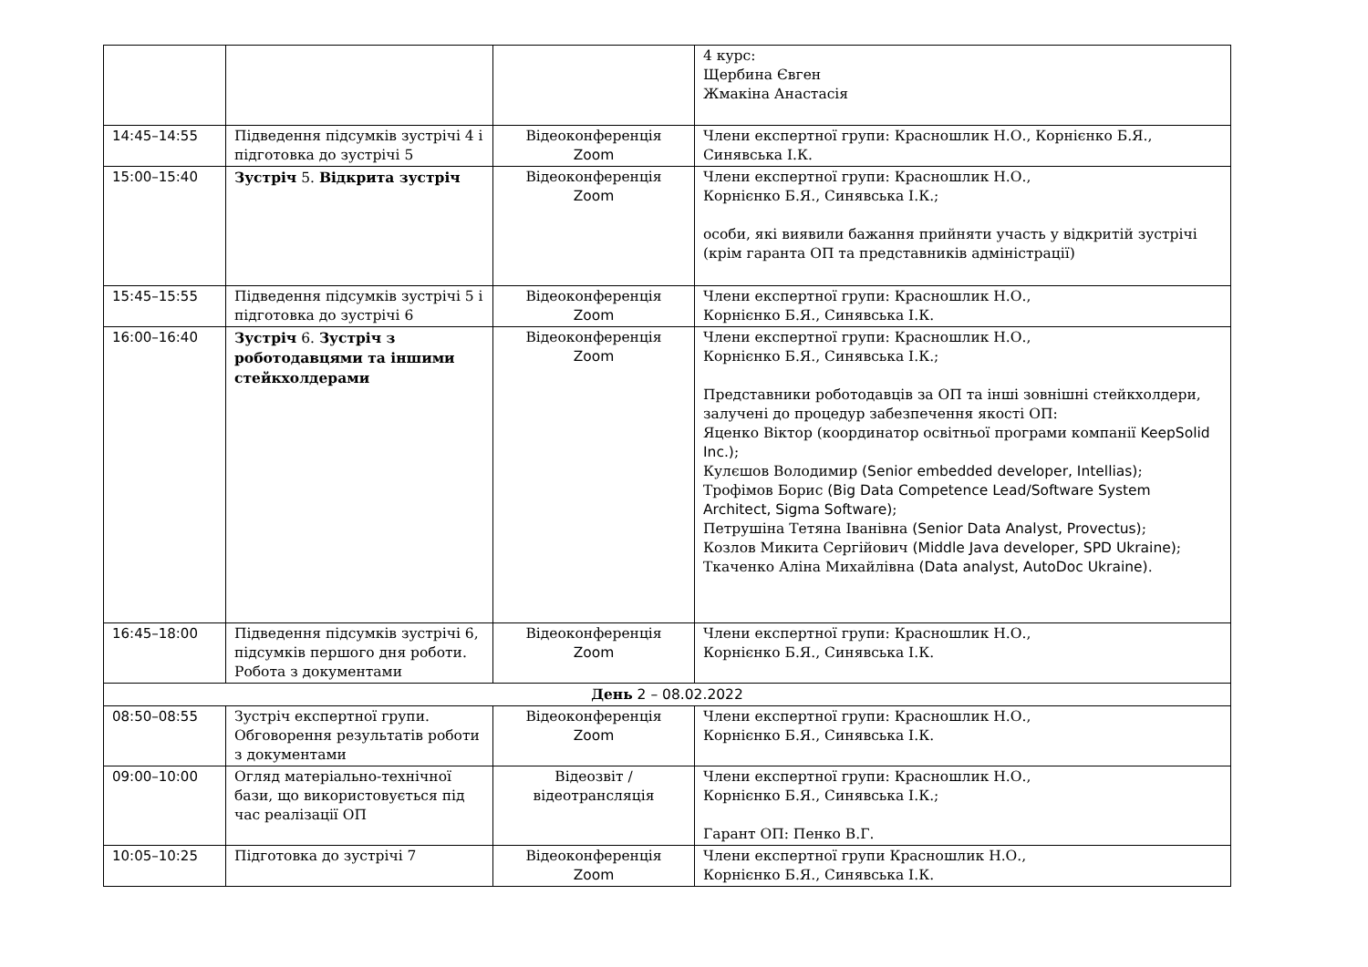| | | | 4 курс: Щербина Євген Жмакіна Анастасія |
| 14:45–14:55 | Підведення підсумків зустрічі 4 і підготовка до зустрічі 5 | Відеоконференція Zoom | Члени експертної групи: Красношлик Н.О., Корнієнко Б.Я., Синявська І.К. |
| 15:00–15:40 | Зустріч 5. Відкрита зустріч | Відеоконференція Zoom | Члени експертної групи: Красношлик Н.О., Корнієнко Б.Я., Синявська І.К.; особи, які виявили бажання прийняти участь у відкритій зустрічі (крім гаранта ОП та представників адміністрації) |
| 15:45–15:55 | Підведення підсумків зустрічі 5 і підготовка до зустрічі 6 | Відеоконференція Zoom | Члени експертної групи: Красношлик Н.О., Корнієнко Б.Я., Синявська І.К. |
| 16:00–16:40 | Зустріч 6. Зустріч з роботодавцями та іншими стейкхолдерами | Відеоконференція Zoom | Члени експертної групи: Красношлик Н.О., Корнієнко Б.Я., Синявська І.К.; Представники роботодавців за ОП та інші зовнішні стейкхолдери, залучені до процедур забезпечення якості ОП: Яценко Віктор (координатор освітньої програми компанії KeepSolid Inc.) ; Кулєшов Володимир (Senior embedded developer, Intellias) ; Трофімов Борис (Big Data Competence Lead/Software System Architect, Sigma Software) ; Петрушіна Тетяна Іванівна (Senior Data Analyst, Provectus) ; Козлов Микита Сергійович (Middle Java developer, SPD Ukraine) ; Ткаченко Аліна Михайлівна (Data analyst, AutoDoc Ukraine) . |
| 16:45–18:00 | Підведення підсумків зустрічі 6, підсумків першого дня роботи. Робота з документами | Відеоконференція Zoom | Члени експертної групи: Красношлик Н.О., Корнієнко Б.Я., Синявська І.К. |
| День 2 – 08.02.2022 | | | |
| 08:50–08:55 | Зустріч експертної групи. Обговорення результатів роботи з документами | Відеоконференція Zoom | Члени експертної групи: Красношлик Н.О., Корнієнко Б.Я., Синявська І.К. |
| 09:00–10:00 | Огляд матеріально-технічної бази, що використовується під час реалізації ОП | Відеозвіт / відеотрансляція | Члени експертної групи: Красношлик Н.О., Корнієнко Б.Я., Синявська І.К.; Гарант ОП: Пенко В.Г. |
| 10:05–10:25 | Підготовка до зустрічі 7 | Відеоконференція Zoom | Члени експертної групи Красношлик Н.О., Корнієнко Б.Я., Синявська І.К. |